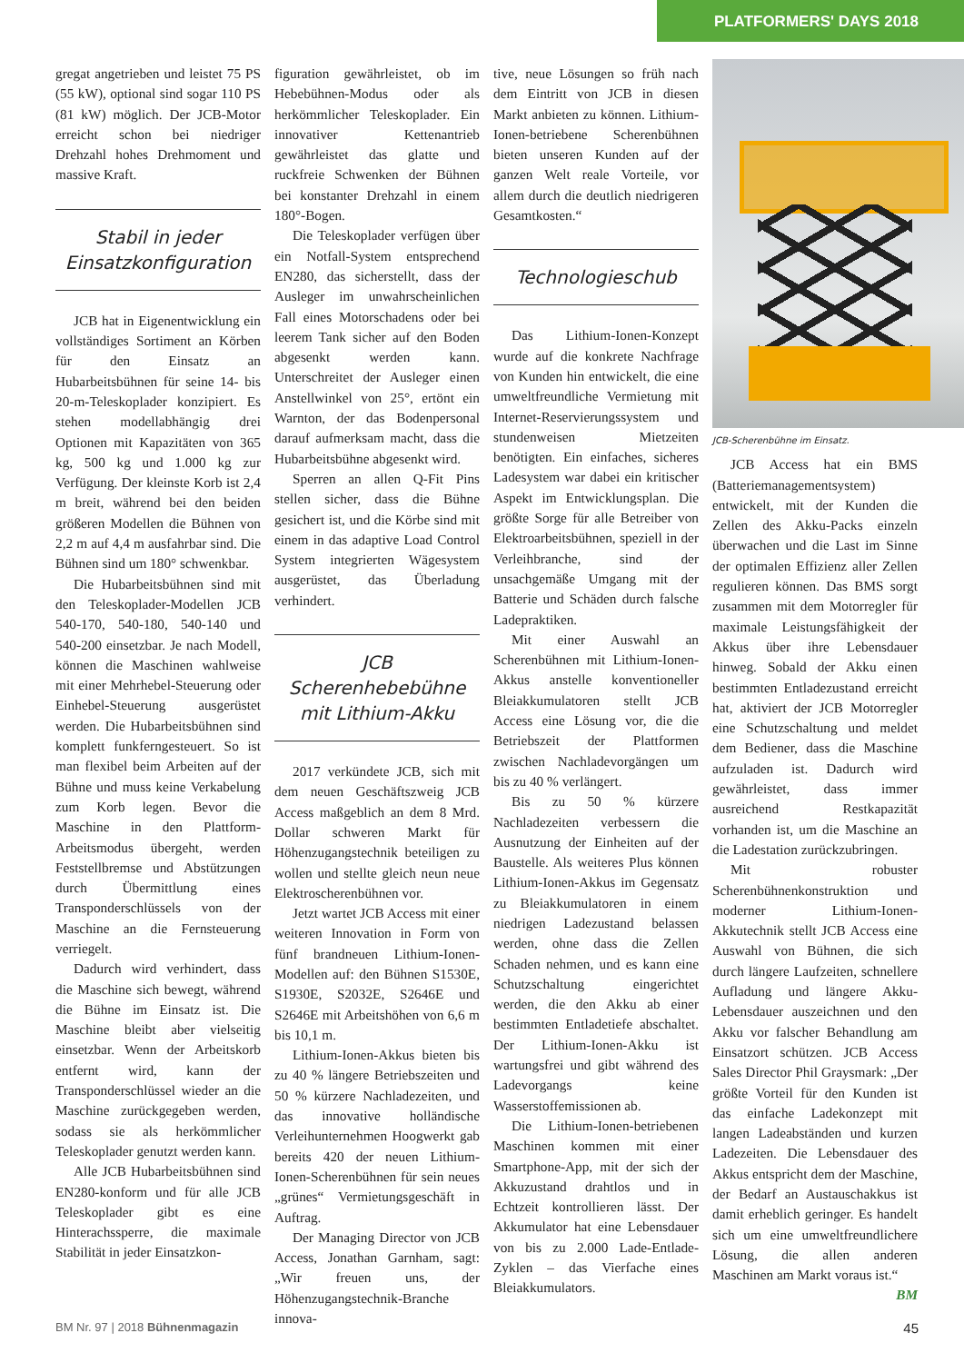PLATFORMERS' DAYS 2018
gregat angetrieben und leistet 75 PS (55 kW), optional sind sogar 110 PS (81 kW) möglich. Der JCB-Motor erreicht schon bei niedriger Drehzahl hohes Drehmoment und massive Kraft.
Stabil in jeder Einsatzkonfiguration
JCB hat in Eigenentwicklung ein vollständiges Sortiment an Körben für den Einsatz an Hubarbeitsbühnen für seine 14- bis 20-m-Teleskoplader konzipiert. Es stehen modellabhängig drei Optionen mit Kapazitäten von 365 kg, 500 kg und 1.000 kg zur Verfügung. Der kleinste Korb ist 2,4 m breit, während bei den beiden größeren Modellen die Bühnen von 2,2 m auf 4,4 m ausfahrbar sind. Die Bühnen sind um 180° schwenkbar.
Die Hubarbeitsbühnen sind mit den Teleskoplader-Modellen JCB 540-170, 540-180, 540-140 und 540-200 einsetzbar. Je nach Modell, können die Maschinen wahlweise mit einer Mehrhebel-Steuerung oder Einhebel-Steuerung ausgerüstet werden. Die Hubarbeitsbühnen sind komplett funkferngesteuert. So ist man flexibel beim Arbeiten auf der Bühne und muss keine Verkabelung zum Korb legen. Bevor die Maschine in den Plattform-Arbeitsmodus übergeht, werden Feststellbremse und Abstützungen durch Übermittlung eines Transponderschlüssels von der Maschine an die Fernsteuerung verriegelt.
Dadurch wird verhindert, dass die Maschine sich bewegt, während die Bühne im Einsatz ist. Die Maschine bleibt aber vielseitig einsetzbar. Wenn der Arbeitskorb entfernt wird, kann der Transponderschlüssel wieder an die Maschine zurückgegeben werden, sodass sie als herkömmlicher Teleskoplader genutzt werden kann.
Alle JCB Hubarbeitsbühnen sind EN280-konform und für alle JCB Teleskoplader gibt es eine Hinterachssperre, die maximale Stabilität in jeder Einsatzkon-
figuration gewährleistet, ob im Hebebühnen-Modus oder als herkömmlicher Teleskoplader. Ein innovativer Kettenantrieb gewährleistet das glatte und ruckfreie Schwenken der Bühnen bei konstanter Drehzahl in einem 180°-Bogen.
Die Teleskoplader verfügen über ein Notfall-System entsprechend EN280, das sicherstellt, dass der Ausleger im unwahrscheinlichen Fall eines Motorschadens oder bei leerem Tank sicher auf den Boden abgesenkt werden kann. Unterschreitet der Ausleger einen Anstellwinkel von 25°, ertönt ein Warnton, der das Bodenpersonal darauf aufmerksam macht, dass die Hubarbeitsbühne abgesenkt wird.
Sperren an allen Q-Fit Pins stellen sicher, dass die Bühne gesichert ist, und die Körbe sind mit einem in das adaptive Load Control System integrierten Wägesystem ausgerüstet, das Überladung verhindert.
JCB Scherenhebebühne mit Lithium-Akku
2017 verkündete JCB, sich mit dem neuen Geschäftszweig JCB Access maßgeblich an dem 8 Mrd. Dollar schweren Markt für Höhenzugangstechnik beteiligen zu wollen und stellte gleich neun neue Elektroscherenbühnen vor.
Jetzt wartet JCB Access mit einer weiteren Innovation in Form von fünf brandneuen Lithium-Ionen-Modellen auf: den Bühnen S1530E, S1930E, S2032E, S2646E und S2646E mit Arbeitshöhen von 6,6 m bis 10,1 m.
Lithium-Ionen-Akkus bieten bis zu 40 % längere Betriebszeiten und 50 % kürzere Nachladezeiten, und das innovative holländische Verleihunternehmen Hoogwerkt gab bereits 420 der neuen Lithium-Ionen-Scherenbühnen für sein neues „grünes“ Vermietungsgeschäft in Auftrag.
Der Managing Director von JCB Access, Jonathan Garnham, sagt: „Wir freuen uns, der Höhenzugangstechnik-Branche innova-
tive, neue Lösungen so früh nach dem Eintritt von JCB in diesen Markt anbieten zu können. Lithium-Ionen-betriebene Scherenbühnen bieten unseren Kunden auf der ganzen Welt reale Vorteile, vor allem durch die deutlich niedrigeren Gesamtkosten.“
Technologieschub
Das Lithium-Ionen-Konzept wurde auf die konkrete Nachfrage von Kunden hin entwickelt, die eine umweltfreundliche Vermietung mit Internet-Reservierungssystem und stundenweisen Mietzeiten benötigten. Ein einfaches, sicheres Ladesystem war dabei ein kritischer Aspekt im Entwicklungsplan. Die größte Sorge für alle Betreiber von Elektroarbeitsbühnen, speziell in der Verleihbranche, sind der unsachgemäße Umgang mit der Batterie und Schäden durch falsche Ladepraktiken.
Mit einer Auswahl an Scherenbühnen mit Lithium-Ionen-Akkus anstelle konventioneller Bleiakkumulatoren stellt JCB Access eine Lösung vor, die die Betriebszeit der Plattformen zwischen Nachladevorgängen um bis zu 40 % verlängert.
Bis zu 50 % kürzere Nachladezeiten verbessern die Ausnutzung der Einheiten auf der Baustelle. Als weiteres Plus können Lithium-Ionen-Akkus im Gegensatz zu Bleiakkumulatoren in einem niedrigen Ladezustand belassen werden, ohne dass die Zellen Schaden nehmen, und es kann eine Schutzschaltung eingerichtet werden, die den Akku ab einer bestimmten Entladetiefe abschaltet. Der Lithium-Ionen-Akku ist wartungsfrei und gibt während des Ladevorgangs keine Wasserstoffemissionen ab.
Die Lithium-Ionen-betriebenen Maschinen kommen mit einer Smartphone-App, mit der sich der Akkuzustand drahtlos und in Echtzeit kontrollieren lässt. Der Akkumulator hat eine Lebensdauer von bis zu 2.000 Lade-Entlade-Zyklen – das Vierfache eines Bleiakkumulators.
JCB-Scherenbühne im Einsatz.
JCB Access hat ein BMS (Batteriemanagementsystem) entwickelt, mit der Kunden die Zellen des Akku-Packs einzeln überwachen und die Last im Sinne der optimalen Effizienz aller Zellen regulieren können. Das BMS sorgt zusammen mit dem Motorregler für maximale Leistungsfähigkeit der Akkus über ihre Lebensdauer hinweg. Sobald der Akku einen bestimmten Entladezustand erreicht hat, aktiviert der JCB Motorregler eine Schutzschaltung und meldet dem Bediener, dass die Maschine aufzuladen ist. Dadurch wird gewährleistet, dass immer ausreichend Restkapazität vorhanden ist, um die Maschine an die Ladestation zurückzubringen.
Mit robuster Scherenbühnenkonstruktion und moderner Lithium-Ionen-Akkutechnik stellt JCB Access eine Auswahl von Bühnen, die sich durch längere Laufzeiten, schnellere Aufladung und längere Akku-Lebensdauer auszeichnen und den Akku vor falscher Behandlung am Einsatzort schützen. JCB Access Sales Director Phil Graysmark: „Der größte Vorteil für den Kunden ist das einfache Ladekonzept mit langen Ladeabständen und kurzen Ladezeiten. Die Lebensdauer des Akkus entspricht dem der Maschine, der Bedarf an Austauschakkus ist damit erheblich geringer. Es handelt sich um eine umweltfreundlichere Lösung, die allen anderen Maschinen am Markt voraus ist.“
BM
BM Nr. 97 | 2018 Bühnenmagazin 45